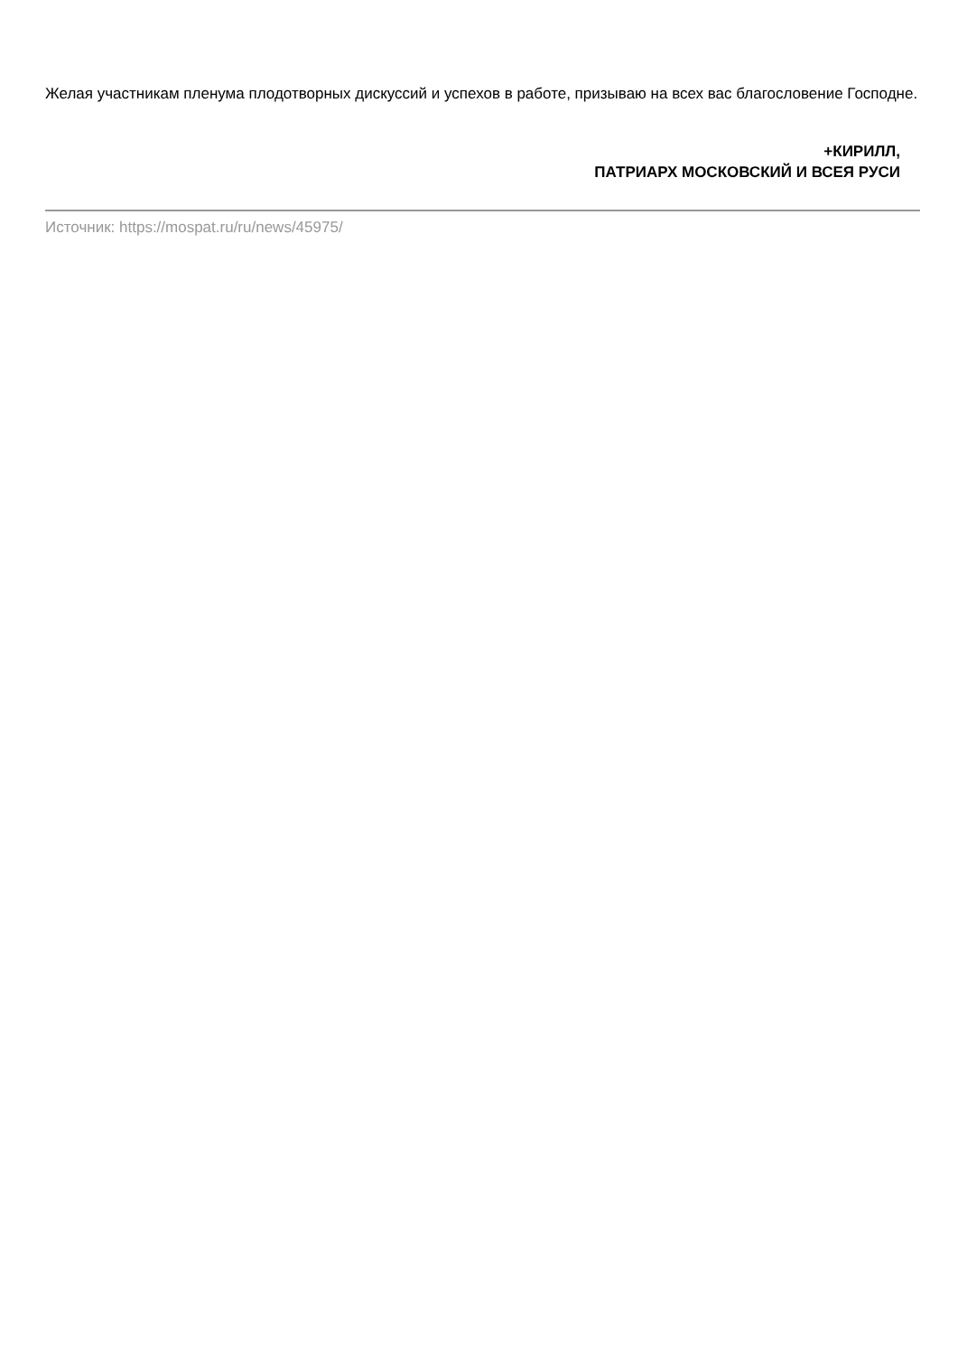Желая участникам пленума плодотворных дискуссий и успехов в работе, призываю на всех вас благословение Господне.
+КИРИЛЛ,
ПАТРИАРХ МОСКОВСКИЙ И ВСЕЯ РУСИ
Источник: https://mospat.ru/ru/news/45975/